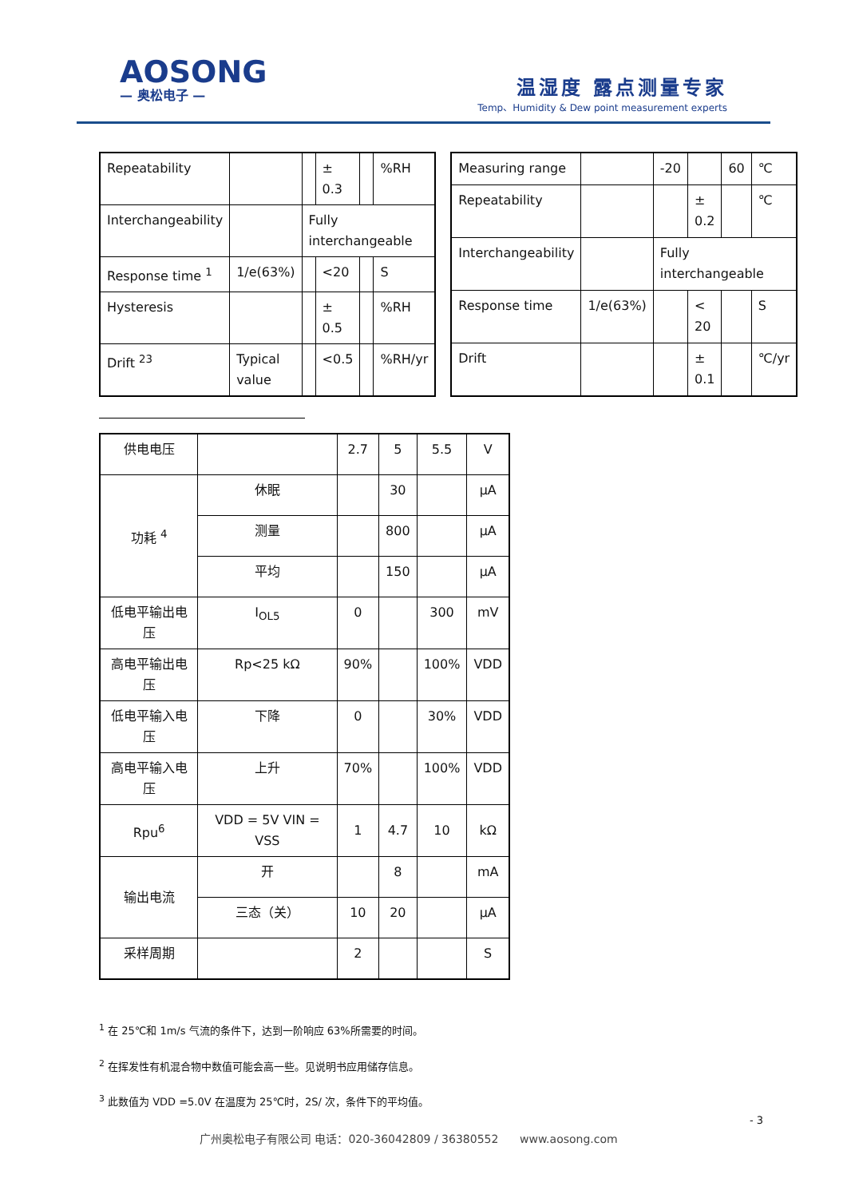AOSONG
— 奥松电子 —
温湿度 露点测量专家
Temp、Humidity & Dew point measurement experts
| Repeatability | | | ± 0.3 | | %RH |
| Interchangeability | | Fully interchangeable | | | |
| Response time <sup>1</sup> | 1/e(63%) | | <20 | | S |
| Hysteresis | | | ± 0.5 | | %RH |
| Drift <sup>23</sup> | Typical value | | <0.5 | | %RH/yr |
| Measuring range | | -20 | | 60 | ℃ |
| Repeatability | | | ± 0.2 | | ℃ |
| Interchangeability | | Fully interchangeable | | | |
| Response time | 1/e(63%) | | < 20 | | S |
| Drift | | | ± 0.1 | | ℃/yr |
| 供电电压 | | 2.7 | 5 | 5.5 | V |
| 功耗 <sup>4</sup> | 休眠 | | 30 | | μA |
| | 测量 | | 800 | | μA |
| | 平均 | | 150 | | μA |
| 低电平输出电压 | I<sub>OL5</sub> | 0 | | 300 | mV |
| 高电平输出电压 | Rp<25 kΩ | 90% | | 100% | VDD |
| 低电平输入电压 | 下降 | 0 | | 30% | VDD |
| 高电平输入电压 | 上升 | 70% | | 100% | VDD |
| Rpu<sup>6</sup> | VDD = 5V VIN = VSS | 1 | 4.7 | 10 | kΩ |
| 输出电流 | 开 | | 8 | | mA |
| | 三态（关） | 10 | 20 | | μA |
| 采样周期 | | 2 | | | S |
<sup>1</sup> 在 25℃和 1m/s 气流的条件下，达到一阶响应 63%所需要的时间。
<sup>2</sup> 在挥发性有机混合物中数值可能会高一些。见说明书应用储存信息。
<sup>3</sup> 此数值为 VDD =5.0V 在温度为 25℃时，2S/ 次，条件下的平均值。
- 3
广州奥松电子有限公司 电话：020-36042809 / 36380552 www.aosong.com